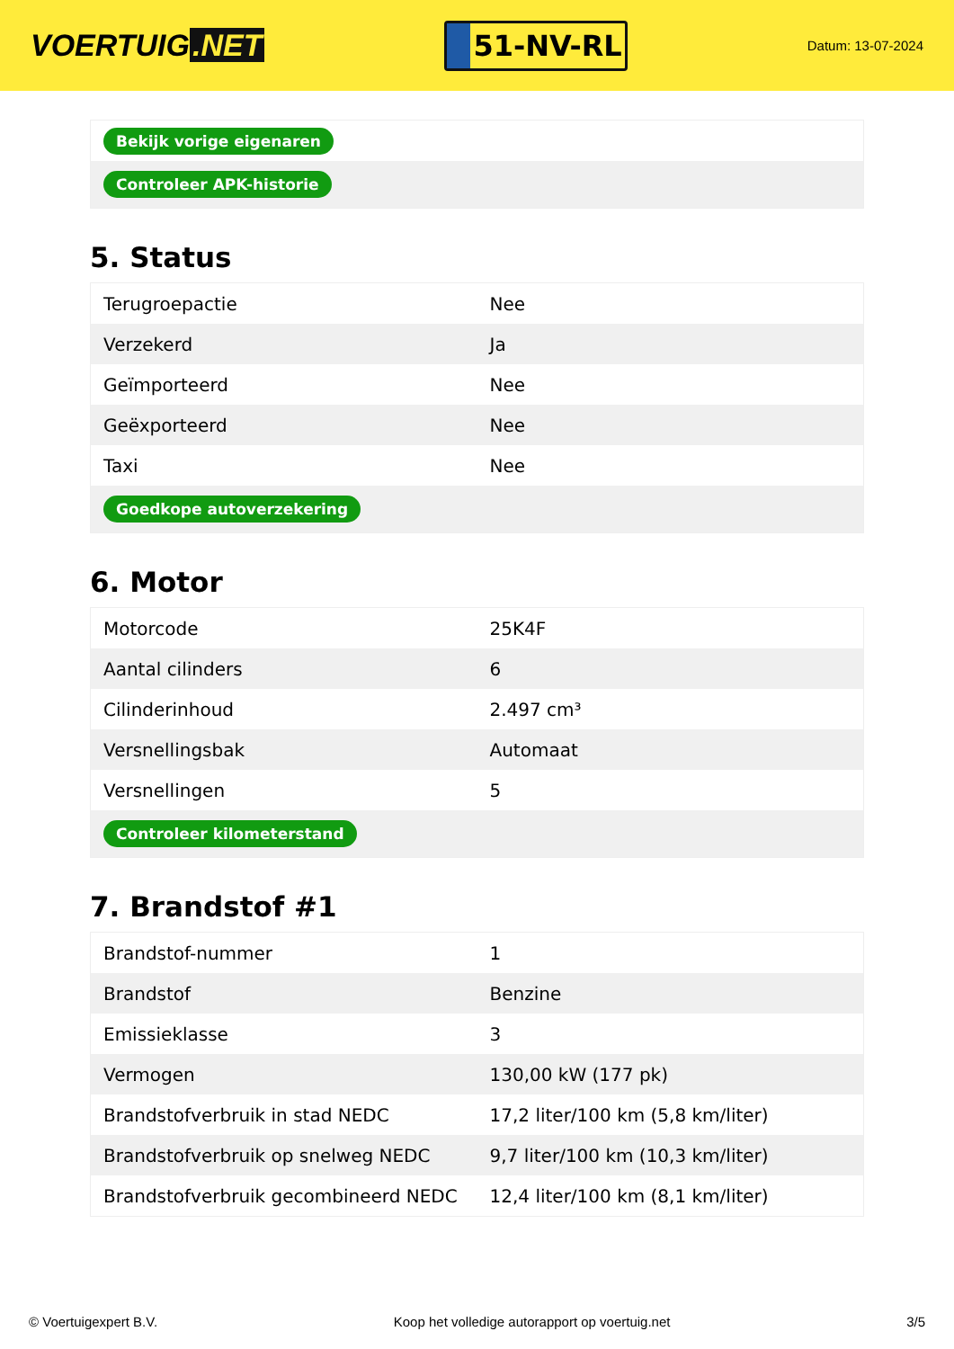VOERTUIG.NET
51-NV-RL
Datum: 13-07-2024
| Bekijk vorige eigenaren |
| Controleer APK-historie |
5. Status
| Terugroepactie | Nee |
| Verzekerd | Ja |
| Geïmporteerd | Nee |
| Geëxporteerd | Nee |
| Taxi | Nee |
| Goedkope autoverzekering | |
6. Motor
| Motorcode | 25K4F |
| Aantal cilinders | 6 |
| Cilinderinhoud | 2.497 cm³ |
| Versnellingsbak | Automaat |
| Versnellingen | 5 |
| Controleer kilometerstand | |
7. Brandstof #1
| Brandstof-nummer | 1 |
| Brandstof | Benzine |
| Emissieklasse | 3 |
| Vermogen | 130,00 kW (177 pk) |
| Brandstofverbruik in stad NEDC | 17,2 liter/100 km (5,8 km/liter) |
| Brandstofverbruik op snelweg NEDC | 9,7 liter/100 km (10,3 km/liter) |
| Brandstofverbruik gecombineerd NEDC | 12,4 liter/100 km (8,1 km/liter) |
© Voertuigexpert B.V. Koop het volledige autorapport op voertuig.net 3/5